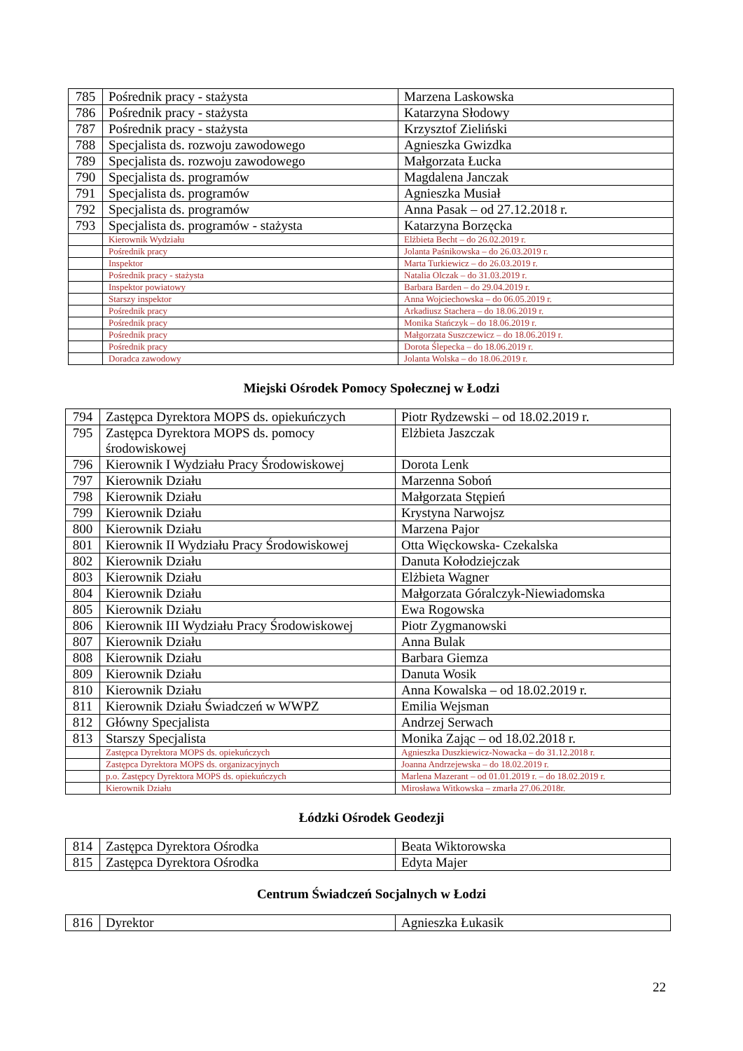| 785 | Pośrednik pracy - stażysta | Marzena Laskowska |
| 786 | Pośrednik pracy - stażysta | Katarzyna Słodowy |
| 787 | Pośrednik pracy - stażysta | Krzysztof Zieliński |
| 788 | Specjalista ds. rozwoju zawodowego | Agnieszka Gwizdka |
| 789 | Specjalista ds. rozwoju zawodowego | Małgorzata Łucka |
| 790 | Specjalista ds. programów | Magdalena Janczak |
| 791 | Specjalista ds. programów | Agnieszka Musiał |
| 792 | Specjalista ds. programów | Anna Pasak – od 27.12.2018 r. |
| 793 | Specjalista ds. programów - stażysta | Katarzyna Borzęcka |
| | Kierownik Wydziału | Elżbieta Becht – do 26.02.2019 r. |
| | Pośrednik pracy | Jolanta Paśnikowska – do 26.03.2019 r. |
| | Inspektor | Marta Turkiewicz – do 26.03.2019 r. |
| | Pośrednik pracy - stażysta | Natalia Olczak – do 31.03.2019 r. |
| | Inspektor powiatowy | Barbara Barden – do 29.04.2019 r. |
| | Starszy inspektor | Anna Wojciechowska – do 06.05.2019 r. |
| | Pośrednik pracy | Arkadiusz Stachera – do 18.06.2019 r. |
| | Pośrednik pracy | Monika Stańczyk – do 18.06.2019 r. |
| | Pośrednik pracy | Małgorzata Suszczewicz – do 18.06.2019 r. |
| | Pośrednik pracy | Dorota Ślepecka – do 18.06.2019 r. |
| | Doradca zawodowy | Jolanta Wolska – do 18.06.2019 r. |
Miejski Ośrodek Pomocy Społecznej w Łodzi
| 794 | Zastępca Dyrektora MOPS ds. opiekuńczych | Piotr Rydzewski – od 18.02.2019 r. |
| 795 | Zastępca Dyrektora MOPS ds. pomocy środowiskowej | Elżbieta Jaszczak |
| 796 | Kierownik I Wydziału Pracy Środowiskowej | Dorota Lenk |
| 797 | Kierownik Działu | Marzenna Soboń |
| 798 | Kierownik Działu | Małgorzata Stępień |
| 799 | Kierownik Działu | Krystyna Narwojsz |
| 800 | Kierownik Działu | Marzena Pajor |
| 801 | Kierownik II Wydziału Pracy Środowiskowej | Otta Więckowska- Czekalska |
| 802 | Kierownik Działu | Danuta Kołodziejczak |
| 803 | Kierownik Działu | Elżbieta Wagner |
| 804 | Kierownik Działu | Małgorzata Góralczyk-Niewiadomska |
| 805 | Kierownik Działu | Ewa Rogowska |
| 806 | Kierownik III Wydziału Pracy Środowiskowej | Piotr Zygmanowski |
| 807 | Kierownik Działu | Anna Bulak |
| 808 | Kierownik Działu | Barbara Giemza |
| 809 | Kierownik Działu | Danuta Wosik |
| 810 | Kierownik Działu | Anna Kowalska – od 18.02.2019 r. |
| 811 | Kierownik Działu Świadczeń w WWPZ | Emilia Wejsman |
| 812 | Główny Specjalista | Andrzej Serwach |
| 813 | Starszy Specjalista | Monika Zając – od 18.02.2018 r. |
| | Zastępca Dyrektora MOPS ds. opiekuńczych | Agnieszka Duszkiewicz-Nowacka – do 31.12.2018 r. |
| | Zastępca Dyrektora MOPS ds. organizacyjnych | Joanna Andrzejewska – do 18.02.2019 r. |
| | p.o. Zastępcy Dyrektora MOPS ds. opiekuńczych | Marlena Mazerant – od 01.01.2019 r. – do 18.02.2019 r. |
| | Kierownik Działu | Mirosława Witkowska – zmarła 27.06.2018r. |
Łódzki Ośrodek Geodezji
| 814 | Zastępca Dyrektora Ośrodka | Beata Wiktorowska |
| 815 | Zastępca Dyrektora Ośrodka | Edyta Majer |
Centrum Świadczeń Socjalnych w Łodzi
| 816 | Dyrektor | Agnieszka Łukasik |
22